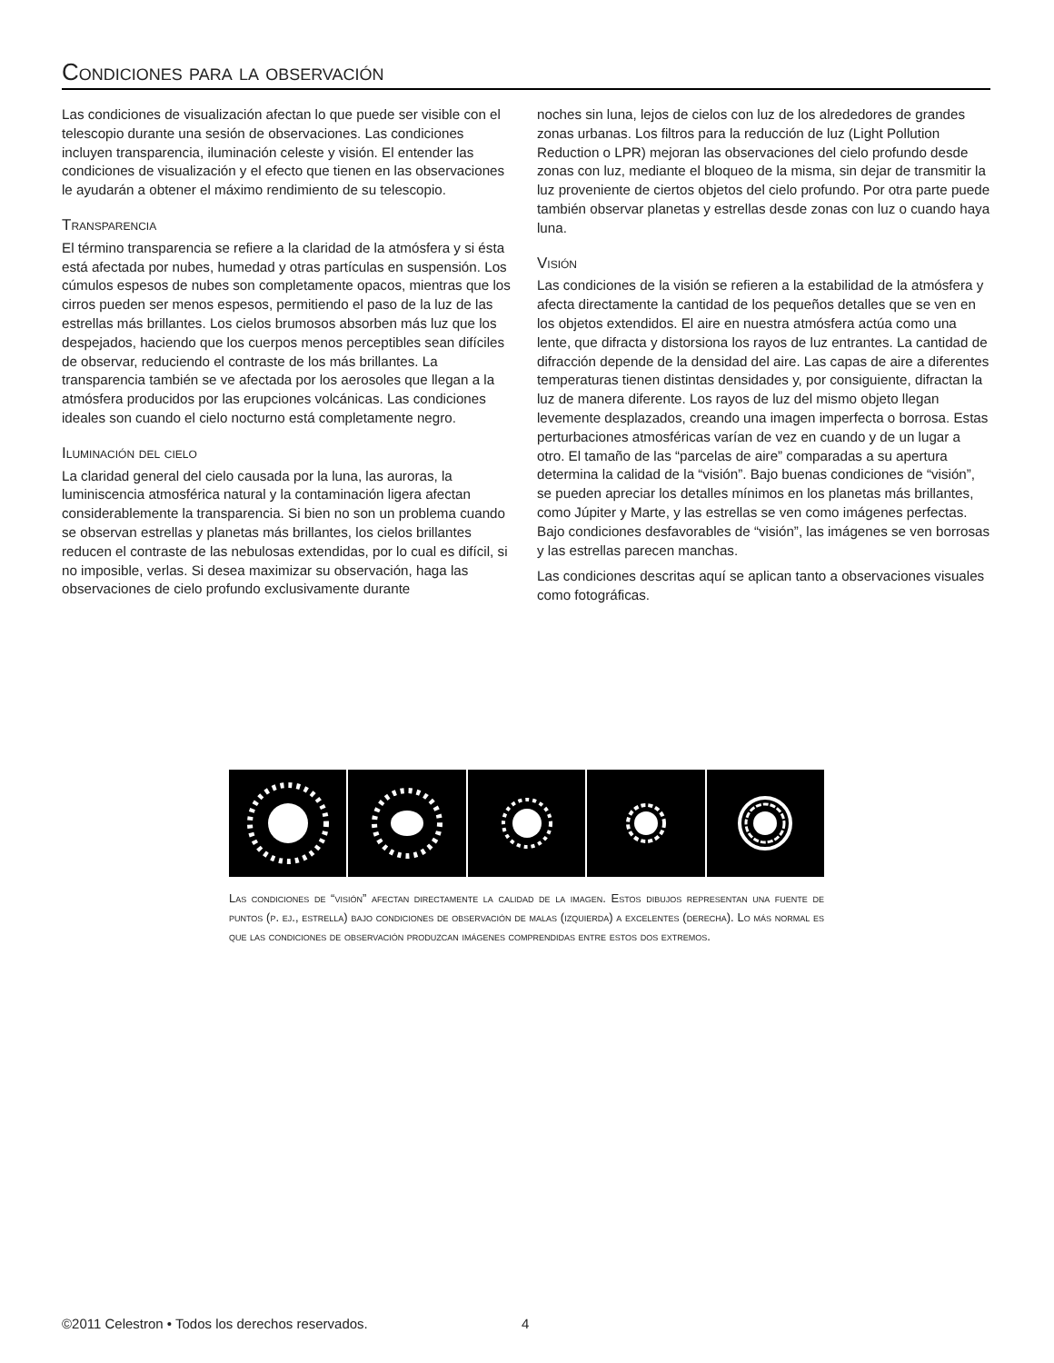Condiciones para la observación
Las condiciones de visualización afectan lo que puede ser visible con el telescopio durante una sesión de observaciones. Las condiciones incluyen transparencia, iluminación celeste y visión. El entender las condiciones de visualización y el efecto que tienen en las observaciones le ayudarán a obtener el máximo rendimiento de su telescopio.
Transparencia
El término transparencia se refiere a la claridad de la atmósfera y si ésta está afectada por nubes, humedad y otras partículas en suspensión. Los cúmulos espesos de nubes son completamente opacos, mientras que los cirros pueden ser menos espesos, permitiendo el paso de la luz de las estrellas más brillantes. Los cielos brumosos absorben más luz que los despejados, haciendo que los cuerpos menos perceptibles sean difíciles de observar, reduciendo el contraste de los más brillantes. La transparencia también se ve afectada por los aerosoles que llegan a la atmósfera producidos por las erupciones volcánicas. Las condiciones ideales son cuando el cielo nocturno está completamente negro.
Iluminación del cielo
La claridad general del cielo causada por la luna, las auroras, la luminiscencia atmosférica natural y la contaminación ligera afectan considerablemente la transparencia. Si bien no son un problema cuando se observan estrellas y planetas más brillantes, los cielos brillantes reducen el contraste de las nebulosas extendidas, por lo cual es difícil, si no imposible, verlas. Si desea maximizar su observación, haga las observaciones de cielo profundo exclusivamente durante
noches sin luna, lejos de cielos con luz de los alrededores de grandes zonas urbanas. Los filtros para la reducción de luz (Light Pollution Reduction o LPR) mejoran las observaciones del cielo profundo desde zonas con luz, mediante el bloqueo de la misma, sin dejar de transmitir la luz proveniente de ciertos objetos del cielo profundo. Por otra parte puede también observar planetas y estrellas desde zonas con luz o cuando haya luna.
Visión
Las condiciones de la visión se refieren a la estabilidad de la atmósfera y afecta directamente la cantidad de los pequeños detalles que se ven en los objetos extendidos. El aire en nuestra atmósfera actúa como una lente, que difracta y distorsiona los rayos de luz entrantes. La cantidad de difracción depende de la densidad del aire. Las capas de aire a diferentes temperaturas tienen distintas densidades y, por consiguiente, difractan la luz de manera diferente. Los rayos de luz del mismo objeto llegan levemente desplazados, creando una imagen imperfecta o borrosa. Estas perturbaciones atmosféricas varían de vez en cuando y de un lugar a otro. El tamaño de las “parcelas de aire” comparadas a su apertura determina la calidad de la “visión”. Bajo buenas condiciones de “visión”, se pueden apreciar los detalles mínimos en los planetas más brillantes, como Júpiter y Marte, y las estrellas se ven como imágenes perfectas. Bajo condiciones desfavorables de “visión”, las imágenes se ven borrosas y las estrellas parecen manchas.
Las condiciones descritas aquí se aplican tanto a observaciones visuales como fotográficas.
Las condiciones de “visión” afectan directamente la calidad de la imagen. Estos dibujos representan una fuente de puntos (p. ej., estrella) bajo condiciones de observación de malas (izquierda) a excelentes (derecha). Lo más normal es que las condiciones de observación produzcan imágenes comprendidas entre estos dos extremos.
©2011 Celestron • Todos los derechos reservados.
4